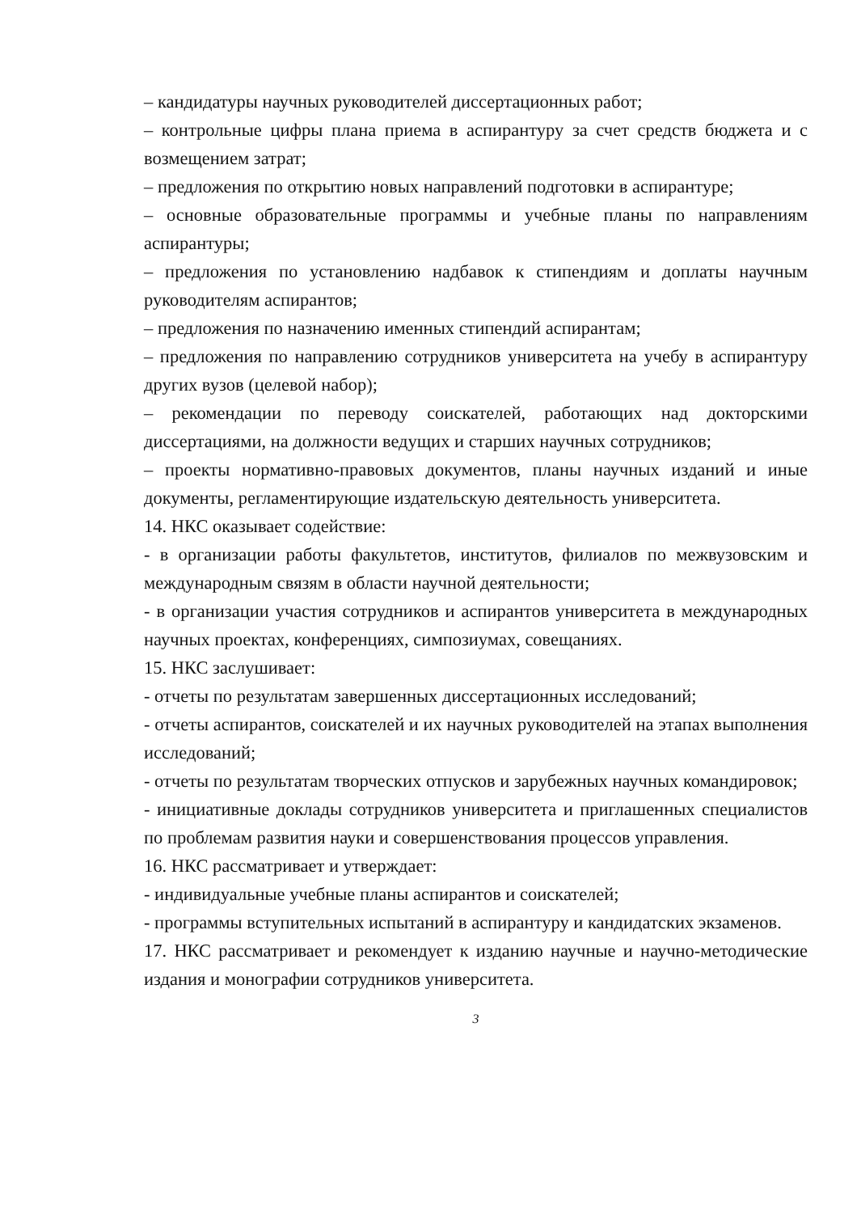– кандидатуры научных руководителей диссертационных работ;
– контрольные цифры плана приема в аспирантуру за счет средств бюджета и с возмещением затрат;
– предложения по открытию новых направлений подготовки в аспирантуре;
– основные образовательные программы и учебные планы по направлениям аспирантуры;
– предложения по установлению надбавок к стипендиям и доплаты научным руководителям аспирантов;
– предложения по назначению именных стипендий аспирантам;
– предложения по направлению сотрудников университета на учебу в аспирантуру других вузов (целевой набор);
– рекомендации по переводу соискателей, работающих над докторскими диссертациями, на должности ведущих и старших научных сотрудников;
– проекты нормативно-правовых документов, планы научных изданий и иные документы, регламентирующие издательскую деятельность университета.
14. НКС оказывает содействие:
- в организации работы факультетов, институтов, филиалов по межвузовским и международным связям в области научной деятельности;
- в организации участия сотрудников и аспирантов университета в международных научных проектах, конференциях, симпозиумах, совещаниях.
15. НКС заслушивает:
- отчеты по результатам завершенных диссертационных исследований;
- отчеты аспирантов, соискателей и их научных руководителей на этапах выполнения исследований;
- отчеты по результатам творческих отпусков и зарубежных научных командировок;
- инициативные доклады сотрудников университета и приглашенных специалистов по проблемам развития науки и совершенствования процессов управления.
16. НКС рассматривает и утверждает:
- индивидуальные учебные планы аспирантов и соискателей;
- программы вступительных испытаний в аспирантуру и кандидатских экзаменов.
17. НКС рассматривает и рекомендует к изданию научные и научно-методические издания и монографии сотрудников университета.
3